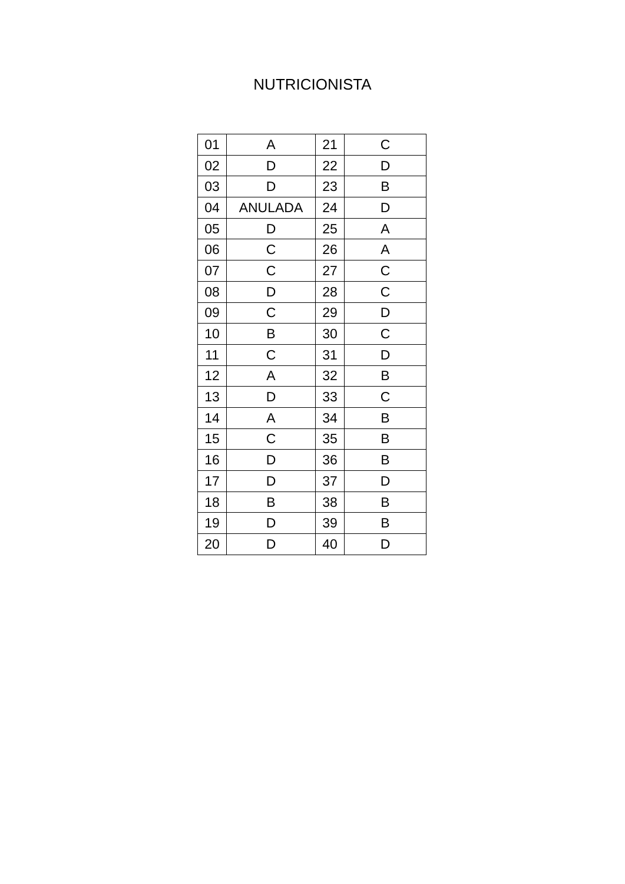NUTRICIONISTA
| 01 | A | 21 | C |
| 02 | D | 22 | D |
| 03 | D | 23 | B |
| 04 | ANULADA | 24 | D |
| 05 | D | 25 | A |
| 06 | C | 26 | A |
| 07 | C | 27 | C |
| 08 | D | 28 | C |
| 09 | C | 29 | D |
| 10 | B | 30 | C |
| 11 | C | 31 | D |
| 12 | A | 32 | B |
| 13 | D | 33 | C |
| 14 | A | 34 | B |
| 15 | C | 35 | B |
| 16 | D | 36 | B |
| 17 | D | 37 | D |
| 18 | B | 38 | B |
| 19 | D | 39 | B |
| 20 | D | 40 | D |